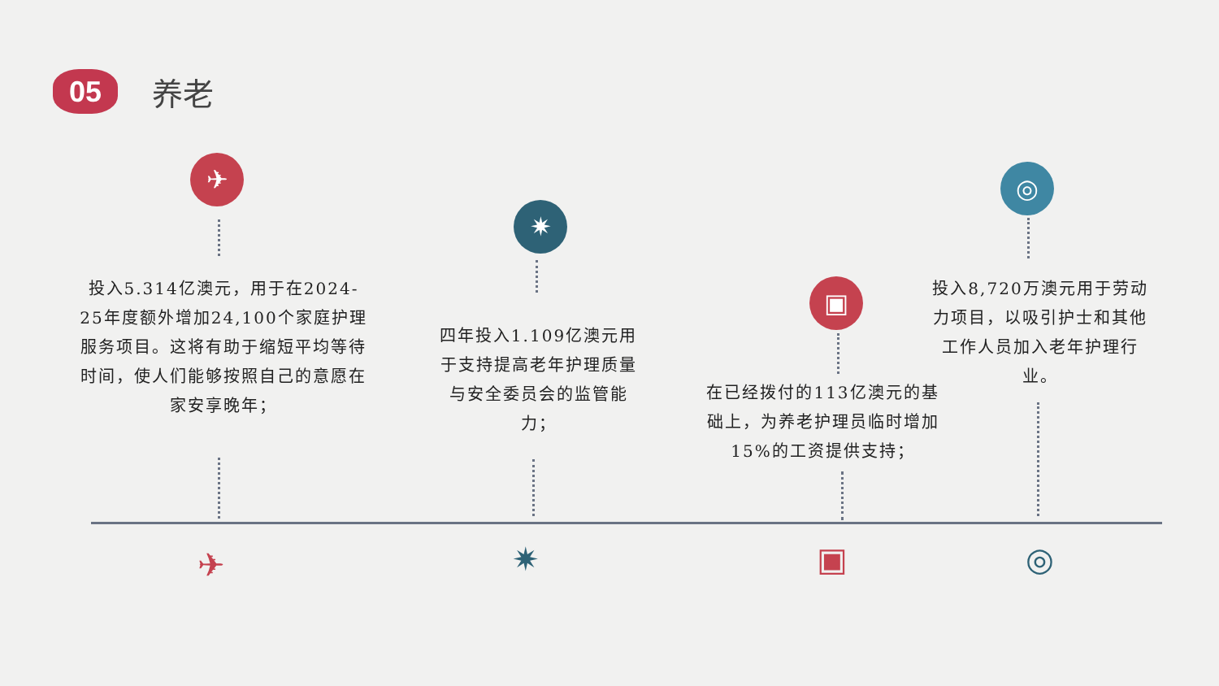05
养老
✈
✷
▣
◎
投入5.314亿澳元，用于在2024-25年度额外增加24,100个家庭护理服务项目。这将有助于缩短平均等待时间，使人们能够按照自己的意愿在家安享晚年；
四年投入1.109亿澳元用于支持提高老年护理质量与安全委员会的监管能力；
在已经拨付的113亿澳元的基础上，为养老护理员临时增加15%的工资提供支持；
投入8,720万澳元用于劳动力项目，以吸引护士和其他工作人员加入老年护理行业。
✈ ✷ ▣ ◎